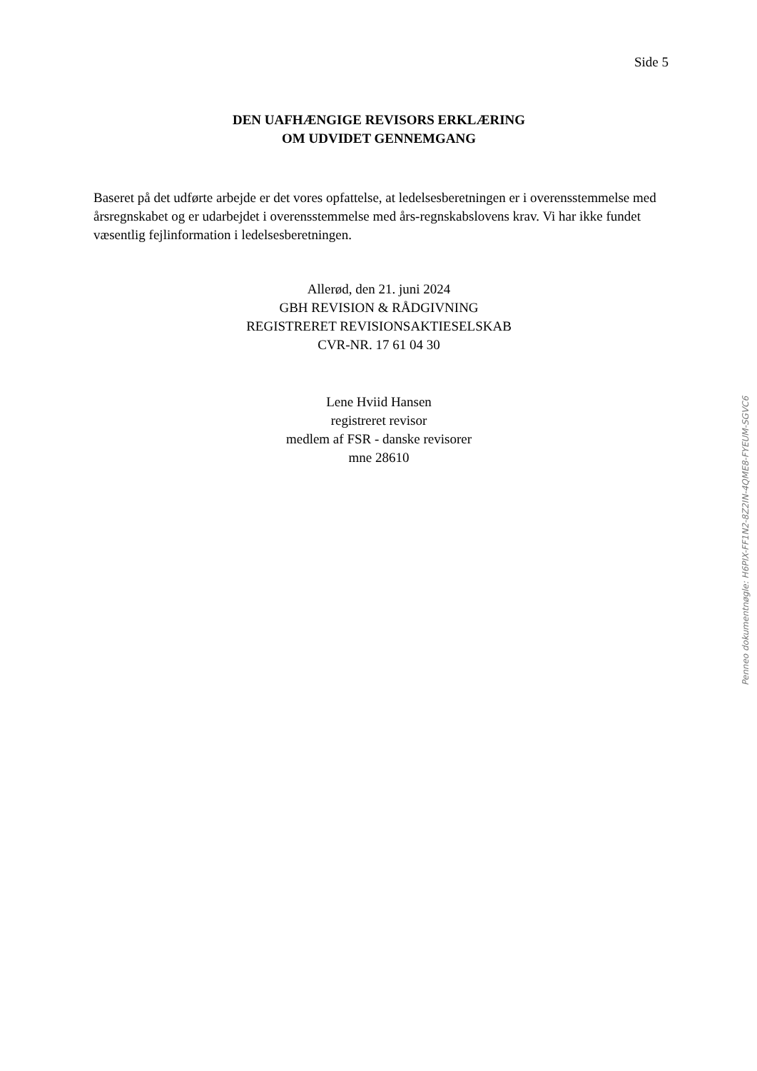Side 5
DEN UAFHÆNGIGE REVISORS ERKLÆRING
OM UDVIDET GENNEMGANG
Baseret på det udførte arbejde er det vores opfattelse, at ledelsesberetningen er i overensstemmelse med årsregnskabet og er udarbejdet i overensstemmelse med års-regnskabslovens krav. Vi har ikke fundet væsentlig fejlinformation i ledelsesberetningen.
Allerød, den 21. juni 2024
GBH REVISION & RÅDGIVNING
REGISTRERET REVISIONSAKTIESELSKAB
CVR-NR. 17 61 04 30
Lene Hviid Hansen
registreret revisor
medlem af FSR - danske revisorer
mne 28610
Penneo dokumentnøgle: H6PIX-FF1N2-8Z2IN-4QME8-FYEUM-SGVC6